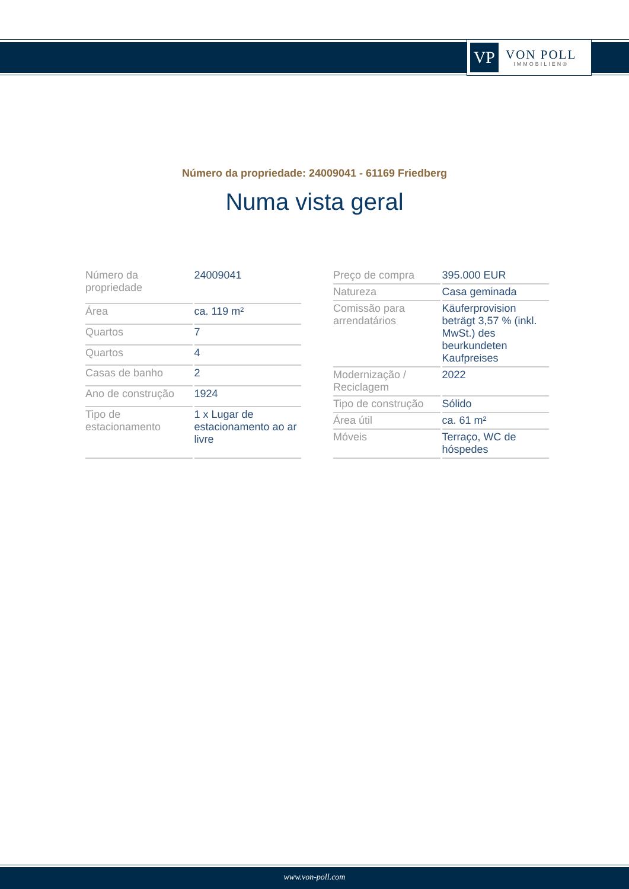VP
VON POLL
IMMOBILIEN®
Número da propriedade: 24009041 - 61169 Friedberg
Numa vista geral
| Número da propriedade | 24009041 |
| Área | ca. 119 m² |
| Quartos | 7 |
| Quartos | 4 |
| Casas de banho | 2 |
| Ano de construção | 1924 |
| Tipo de estacionamento | 1 x Lugar de estacionamento ao ar livre |
| Preço de compra | 395.000 EUR |
| Natureza | Casa geminada |
| Comissão para arrendatários | Käuferprovision beträgt 3,57 % (inkl. MwSt.) des beurkundeten Kaufpreises |
| Modernização / Reciclagem | 2022 |
| Tipo de construção | Sólido |
| Área útil | ca. 61 m² |
| Móveis | Terraço, WC de hóspedes |
www.von-poll.com